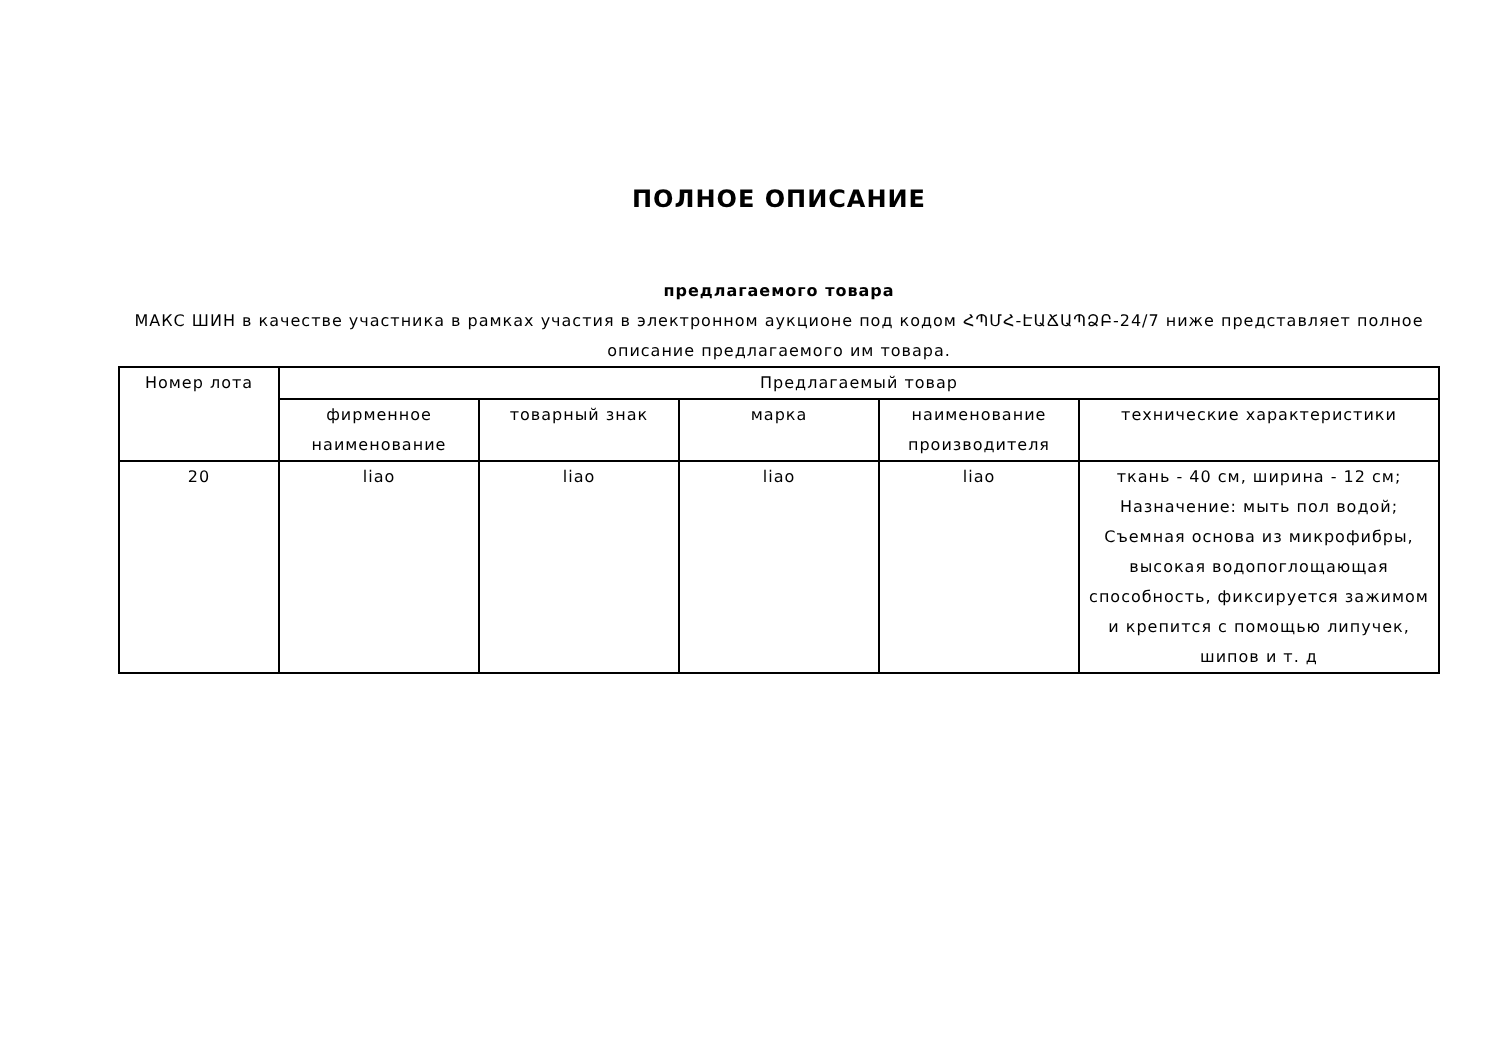ПОЛНОЕ ОПИСАНИЕ
предлагаемого товара
МАКС ШИН в качестве участника в рамках участия в электронном аукционе под кодом ՀՊՄՀ-ԷԱՃԱՊՁԲ-24/7 ниже представляет полное описание предлагаемого им товара.
| Номер лота | Предлагаемый товар | | | | |
| --- | --- | --- | --- | --- | --- |
| | фирменное наименование | товарный знак | марка | наименование производителя | технические характеристики |
| 20 | liao | liao | liao | liao | ткань - 40 см, ширина - 12 см; Назначение: мыть пол водой; Съемная основа из микрофибры, высокая водопоглощающая способность, фиксируется зажимом и крепится с помощью липучек, шипов и т. д |